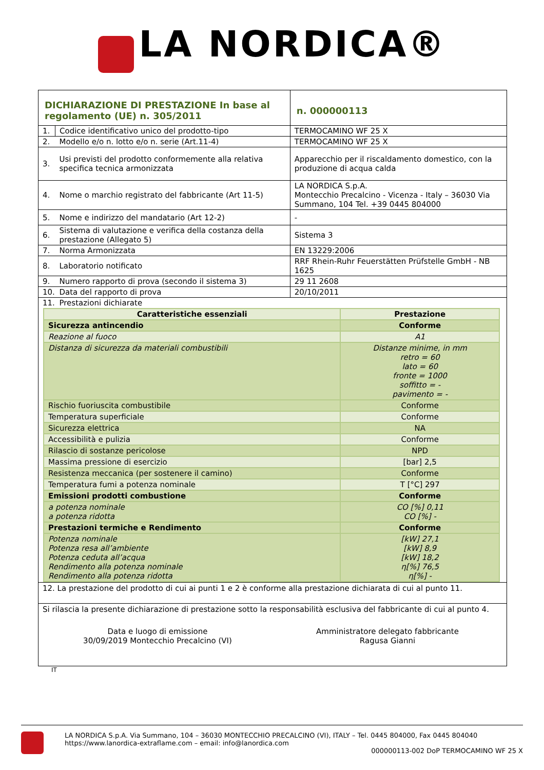LA NORDICA®
| DICHIARAZIONE DI PRESTAZIONE In base al regolamento (UE) n. 305/2011 | | | n. 000000113 |
| 1. | Codice identificativo unico del prodotto-tipo | TERMOCAMINO WF 25 X | |
| 2. | Modello e/o n. lotto e/o n. serie (Art.11-4) | TERMOCAMINO WF 25 X | |
| 3. | Usi previsti del prodotto conformemente alla relativa specifica tecnica armonizzata | Apparecchio per il riscaldamento domestico, con la produzione di acqua calda | |
| 4. | Nome o marchio registrato del fabbricante (Art 11-5) | LA NORDICA S.p.A. Montecchio Precalcino - Vicenza - Italy – 36030 Via Summano, 104 Tel. +39 0445 804000 | |
| 5. | Nome e indirizzo del mandatario (Art 12-2) | - | |
| 6. | Sistema di valutazione e verifica della costanza della prestazione (Allegato 5) | Sistema 3 | |
| 7. | Norma Armonizzata | EN 13229:2006 | |
| 8. | Laboratorio notificato | RRF Rhein-Ruhr Feuerstätten Prüfstelle GmbH - NB 1625 | |
| 9. | Numero rapporto di prova (secondo il sistema 3) | 29 11 2608 | |
| 10. | Data del rapporto di prova | 20/10/2011 | |
| 11. | Prestazioni dichiarate | | |
| Caratteristiche essenziali | Prestazione |
| --- | --- |
| Sicurezza antincendio | Conforme |
| Reazione al fuoco | A1 |
| Distanza di sicurezza da materiali combustibili | Distanze minime, in mm retro = 60 lato = 60 fronte = 1000 soffitto = - pavimento = - |
| Rischio fuoriuscita combustibile | Conforme |
| Temperatura superficiale | Conforme |
| Sicurezza elettrica | NA |
| Accessibilità e pulizia | Conforme |
| Rilascio di sostanze pericolose | NPD |
| Massima pressione di esercizio | [bar] 2,5 |
| Resistenza meccanica (per sostenere il camino) | Conforme |
| Temperatura fumi a potenza nominale | T [°C] 297 |
| Emissioni prodotti combustione | Conforme |
| a potenza nominale a potenza ridotta | CO [%] 0,11 CO [%] - |
| Prestazioni termiche e Rendimento | Conforme |
| Potenza nominale Potenza resa all’ambiente Potenza ceduta all’acqua Rendimento alla potenza nominale Rendimento alla potenza ridotta | [kW] 27,1 [kW] 8,9 [kW] 18,2 η[%] 76,5 η[%] - |
12. La prestazione del prodotto di cui ai punti 1 e 2 è conforme alla prestazione dichiarata di cui al punto 11.
Si rilascia la presente dichiarazione di prestazione sotto la responsabilità esclusiva del fabbricante di cui al punto 4.
Data e luogo di emissione
30/09/2019 Montecchio Precalcino (VI)
Amministratore delegato fabbricante
Ragusa Gianni
IT
LA NORDICA S.p.A. Via Summano, 104 – 36030 MONTECCHIO PRECALCINO (VI), ITALY – Tel. 0445 804000, Fax 0445 804040
https://www.lanordica-extraflame.com – email: info@lanordica.com
000000113-002 DoP TERMOCAMINO WF 25 X